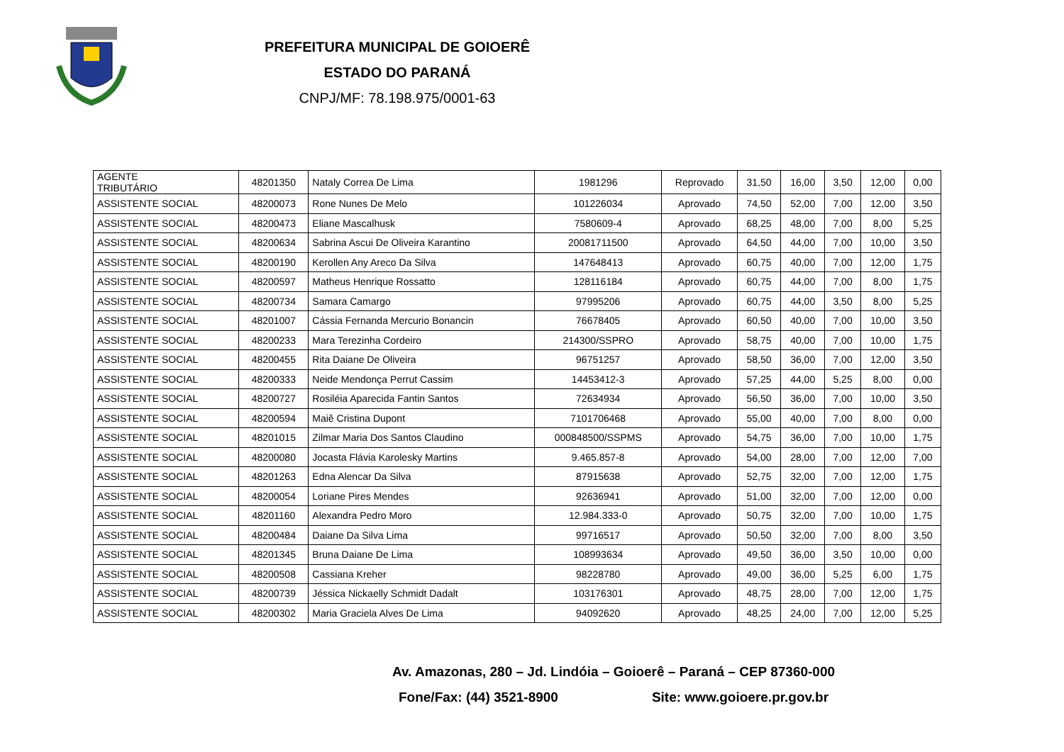PREFEITURA MUNICIPAL DE GOIOERÊ
ESTADO DO PARANÁ
CNPJ/MF: 78.198.975/0001-63
| AGENTE TRIBUTÁRIO | 48201350 | Nataly Correa De Lima | 1981296 | Reprovado | 31,50 | 16,00 | 3,50 | 12,00 | 0,00 |
| ASSISTENTE SOCIAL | 48200073 | Rone Nunes De Melo | 101226034 | Aprovado | 74,50 | 52,00 | 7,00 | 12,00 | 3,50 |
| ASSISTENTE SOCIAL | 48200473 | Eliane Mascalhusk | 7580609-4 | Aprovado | 68,25 | 48,00 | 7,00 | 8,00 | 5,25 |
| ASSISTENTE SOCIAL | 48200634 | Sabrina Ascui De Oliveira Karantino | 20081711500 | Aprovado | 64,50 | 44,00 | 7,00 | 10,00 | 3,50 |
| ASSISTENTE SOCIAL | 48200190 | Kerollen Any Areco Da Silva | 147648413 | Aprovado | 60,75 | 40,00 | 7,00 | 12,00 | 1,75 |
| ASSISTENTE SOCIAL | 48200597 | Matheus Henrique Rossatto | 128116184 | Aprovado | 60,75 | 44,00 | 7,00 | 8,00 | 1,75 |
| ASSISTENTE SOCIAL | 48200734 | Samara Camargo | 97995206 | Aprovado | 60,75 | 44,00 | 3,50 | 8,00 | 5,25 |
| ASSISTENTE SOCIAL | 48201007 | Cássia Fernanda Mercurio Bonancin | 76678405 | Aprovado | 60,50 | 40,00 | 7,00 | 10,00 | 3,50 |
| ASSISTENTE SOCIAL | 48200233 | Mara Terezinha Cordeiro | 214300/SSPRO | Aprovado | 58,75 | 40,00 | 7,00 | 10,00 | 1,75 |
| ASSISTENTE SOCIAL | 48200455 | Rita Daiane De Oliveira | 96751257 | Aprovado | 58,50 | 36,00 | 7,00 | 12,00 | 3,50 |
| ASSISTENTE SOCIAL | 48200333 | Neide Mendonça Perrut Cassim | 14453412-3 | Aprovado | 57,25 | 44,00 | 5,25 | 8,00 | 0,00 |
| ASSISTENTE SOCIAL | 48200727 | Rosiléia Aparecida Fantin Santos | 72634934 | Aprovado | 56,50 | 36,00 | 7,00 | 10,00 | 3,50 |
| ASSISTENTE SOCIAL | 48200594 | Maiê Cristina Dupont | 7101706468 | Aprovado | 55,00 | 40,00 | 7,00 | 8,00 | 0,00 |
| ASSISTENTE SOCIAL | 48201015 | Zilmar Maria Dos Santos Claudino | 000848500/SSPMS | Aprovado | 54,75 | 36,00 | 7,00 | 10,00 | 1,75 |
| ASSISTENTE SOCIAL | 48200080 | Jocasta Flávia Karolesky Martins | 9.465.857-8 | Aprovado | 54,00 | 28,00 | 7,00 | 12,00 | 7,00 |
| ASSISTENTE SOCIAL | 48201263 | Edna Alencar Da Silva | 87915638 | Aprovado | 52,75 | 32,00 | 7,00 | 12,00 | 1,75 |
| ASSISTENTE SOCIAL | 48200054 | Loriane Pires Mendes | 92636941 | Aprovado | 51,00 | 32,00 | 7,00 | 12,00 | 0,00 |
| ASSISTENTE SOCIAL | 48201160 | Alexandra Pedro Moro | 12.984.333-0 | Aprovado | 50,75 | 32,00 | 7,00 | 10,00 | 1,75 |
| ASSISTENTE SOCIAL | 48200484 | Daiane Da Silva Lima | 99716517 | Aprovado | 50,50 | 32,00 | 7,00 | 8,00 | 3,50 |
| ASSISTENTE SOCIAL | 48201345 | Bruna Daiane De Lima | 108993634 | Aprovado | 49,50 | 36,00 | 3,50 | 10,00 | 0,00 |
| ASSISTENTE SOCIAL | 48200508 | Cassiana Kreher | 98228780 | Aprovado | 49,00 | 36,00 | 5,25 | 6,00 | 1,75 |
| ASSISTENTE SOCIAL | 48200739 | Jéssica Nickaelly Schmidt Dadalt | 103176301 | Aprovado | 48,75 | 28,00 | 7,00 | 12,00 | 1,75 |
| ASSISTENTE SOCIAL | 48200302 | Maria Graciela Alves De Lima | 94092620 | Aprovado | 48,25 | 24,00 | 7,00 | 12,00 | 5,25 |
Av. Amazonas, 280 – Jd. Lindóia – Goioerê – Paraná – CEP 87360-000
Fone/Fax: (44) 3521-8900 Site: www.goioere.pr.gov.br